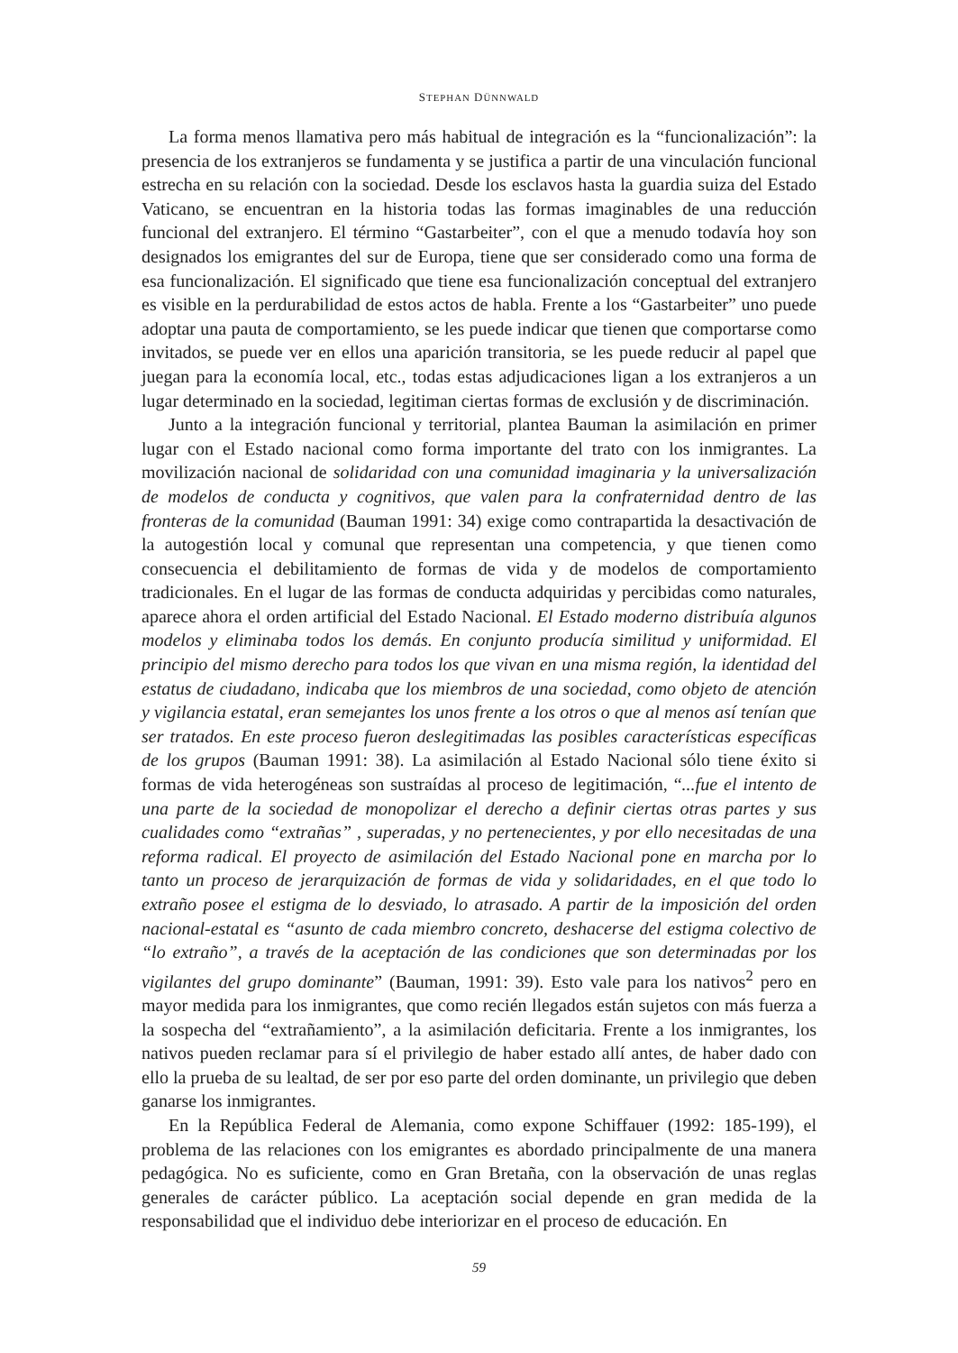STEPHAN DÜNNWALD
La forma menos llamativa pero más habitual de integración es la “funcionalización”: la presencia de los extranjeros se fundamenta y se justifica a partir de una vinculación funcional estrecha en su relación con la sociedad. Desde los esclavos hasta la guardia suiza del Estado Vaticano, se encuentran en la historia todas las formas imaginables de una reducción funcional del extranjero. El término “Gastarbeiter”, con el que a menudo todavía hoy son designados los emigrantes del sur de Europa, tiene que ser considerado como una forma de esa funcionalización. El significado que tiene esa funcionalización conceptual del extranjero es visible en la perdurabilidad de estos actos de habla. Frente a los “Gastarbeiter” uno puede adoptar una pauta de comportamiento, se les puede indicar que tienen que comportarse como invitados, se puede ver en ellos una aparición transitoria, se les puede reducir al papel que juegan para la economía local, etc., todas estas adjudicaciones ligan a los extranjeros a un lugar determinado en la sociedad, legitiman ciertas formas de exclusión y de discriminación.
Junto a la integración funcional y territorial, plantea Bauman la asimilación en primer lugar con el Estado nacional como forma importante del trato con los inmigrantes. La movilización nacional de solidaridad con una comunidad imaginaria y la universalización de modelos de conducta y cognitivos, que valen para la confraternidad dentro de las fronteras de la comunidad (Bauman 1991: 34) exige como contrapartida la desactivación de la autogestión local y comunal que representan una competencia, y que tienen como consecuencia el debilitamiento de formas de vida y de modelos de comportamiento tradicionales. En el lugar de las formas de conducta adquiridas y percibidas como naturales, aparece ahora el orden artificial del Estado Nacional. El Estado moderno distribuía algunos modelos y eliminaba todos los demás. En conjunto producía similitud y uniformidad. El principio del mismo derecho para todos los que vivan en una misma región, la identidad del estatus de ciudadano, indicaba que los miembros de una sociedad, como objeto de atención y vigilancia estatal, eran semejantes los unos frente a los otros o que al menos así tenían que ser tratados. En este proceso fueron deslegitimadas las posibles características específicas de los grupos (Bauman 1991: 38). La asimilación al Estado Nacional sólo tiene éxito si formas de vida heterogéneas son sustraídas al proceso de legitimación, “...fue el intento de una parte de la sociedad de monopolizar el derecho a definir ciertas otras partes y sus cualidades como “extrañas” , superadas, y no pertenecientes, y por ello necesitadas de una reforma radical. El proyecto de asimilación del Estado Nacional pone en marcha por lo tanto un proceso de jerarquización de formas de vida y solidaridades, en el que todo lo extraño posee el estigma de lo desviado, lo atrasado. A partir de la imposición del orden nacional-estatal es “asunto de cada miembro concreto, deshacerse del estigma colectivo de “lo extraño”, a través de la aceptación de las condiciones que son determinadas por los vigilantes del grupo dominante” (Bauman, 1991: 39). Esto vale para los nativos<sup>2</sup> pero en mayor medida para los inmigrantes, que como recién llegados están sujetos con más fuerza a la sospecha del “extrañamiento”, a la asimilación deficitaria. Frente a los inmigrantes, los nativos pueden reclamar para sí el privilegio de haber estado allí antes, de haber dado con ello la prueba de su lealtad, de ser por eso parte del orden dominante, un privilegio que deben ganarse los inmigrantes.
En la República Federal de Alemania, como expone Schiffauer (1992: 185-199), el problema de las relaciones con los emigrantes es abordado principalmente de una manera pedagógica. No es suficiente, como en Gran Bretaña, con la observación de unas reglas generales de carácter público. La aceptación social depende en gran medida de la responsabilidad que el individuo debe interiorizar en el proceso de educación. En
59